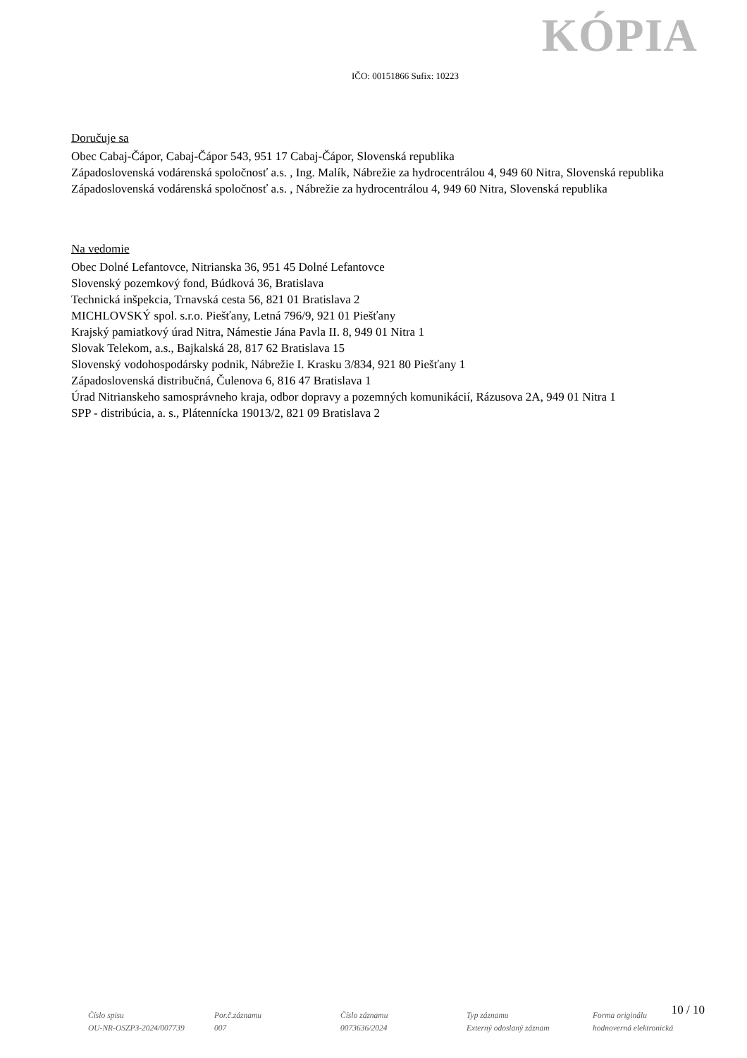KÓPIA
IČO: 00151866 Sufix: 10223
Doručuje sa
Obec Cabaj-Čápor, Cabaj-Čápor 543, 951 17 Cabaj-Čápor, Slovenská republika
Západoslovenská vodárenská spoločnosť a.s. , Ing. Malík, Nábrežie za hydrocentrálou 4, 949 60 Nitra, Slovenská republika
Západoslovenská vodárenská spoločnosť a.s. , Nábrežie za hydrocentrálou 4, 949 60 Nitra, Slovenská republika
Na vedomie
Obec Dolné Lefantovce, Nitrianska 36, 951 45 Dolné Lefantovce
Slovenský pozemkový fond, Búdková 36, Bratislava
Technická inšpekcia, Trnavská cesta 56, 821 01 Bratislava 2
MICHLOVSKÝ spol. s.r.o. Piešťany, Letná 796/9, 921 01 Piešťany
Krajský pamiatkový úrad Nitra, Námestie Jána Pavla II. 8, 949 01 Nitra 1
Slovak Telekom, a.s., Bajkalská 28, 817 62 Bratislava 15
Slovenský vodohospodársky podnik, Nábrežie I. Krasku 3/834, 921 80 Piešťany 1
Západoslovenská distribučná, Čulenova 6, 816 47 Bratislava 1
Úrad Nitrianskeho samosprávneho kraja, odbor dopravy a pozemných komunikácií, Rázusova 2A, 949 01 Nitra 1
SPP - distribúcia, a. s., Plátennícka 19013/2, 821 09 Bratislava 2
10 / 10
Číslo spisu
OU-NR-OSZP3-2024/007739
Por.č.záznamu
007
Číslo záznamu
0073636/2024
Typ záznamu
Externý odoslaný záznam
Forma originálu
hodnoverná elektronická